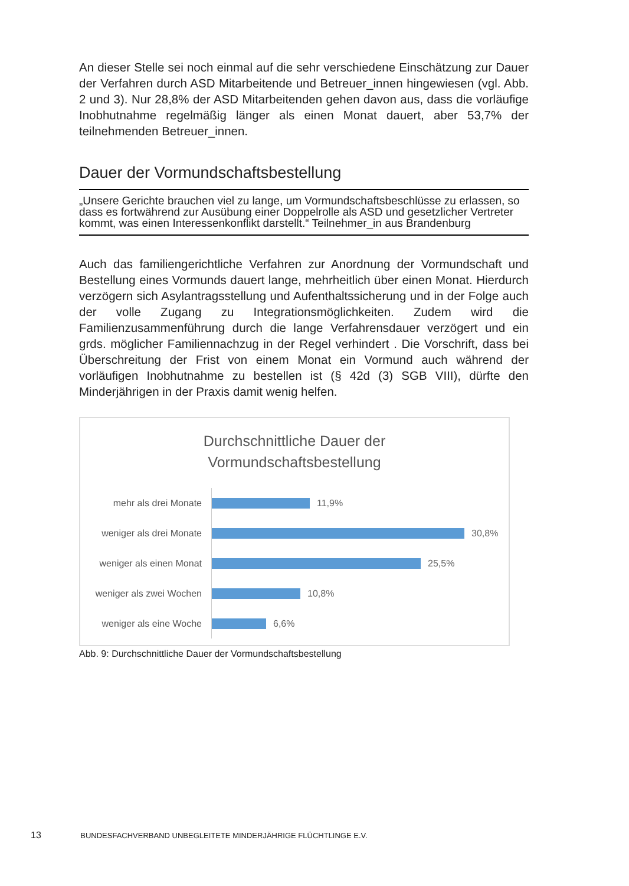An dieser Stelle sei noch einmal auf die sehr verschiedene Einschätzung zur Dauer der Verfahren durch ASD Mitarbeitende und Betreuer_innen hingewiesen (vgl. Abb. 2 und 3). Nur 28,8% der ASD Mitarbeitenden gehen davon aus, dass die vorläufige Inobhutnahme regelmäßig länger als einen Monat dauert, aber 53,7% der teilnehmenden Betreuer_innen.
Dauer der Vormundschaftsbestellung
„Unsere Gerichte brauchen viel zu lange, um Vormundschaftsbeschlüsse zu erlassen, so dass es fortwährend zur Ausübung einer Doppelrolle als ASD und gesetzlicher Vertreter kommt, was einen Interessenkonflikt darstellt.“ Teilnehmer_in aus Brandenburg
Auch das familiengerichtliche Verfahren zur Anordnung der Vormundschaft und Bestellung eines Vormunds dauert lange, mehrheitlich über einen Monat. Hierdurch verzögern sich Asylantragsstellung und Aufenthaltssicherung und in der Folge auch der volle Zugang zu Integrationsmöglichkeiten. Zudem wird die Familienzusammenführung durch die lange Verfahrensdauer verzögert und ein grds. möglicher Familiennachzug in der Regel verhindert . Die Vorschrift, dass bei Überschreitung der Frist von einem Monat ein Vormund auch während der vorläufigen Inobhutnahme zu bestellen ist (§ 42d (3) SGB VIII), dürfte den Minderjährigen in der Praxis damit wenig helfen.
Durchschnittliche Dauer der
Vormundschaftsbestellung
mehr als drei Monate
11,9%
weniger als drei Monate
30,8%
weniger als einen Monat
25,5%
weniger als zwei Wochen
10,8%
weniger als eine Woche
6,6%
Abb. 9: Durchschnittliche Dauer der Vormundschaftsbestellung
13 BUNDESFACHVERBAND UNBEGLEITETE MINDERJÄHRIGE FLÜCHTLINGE E.V.